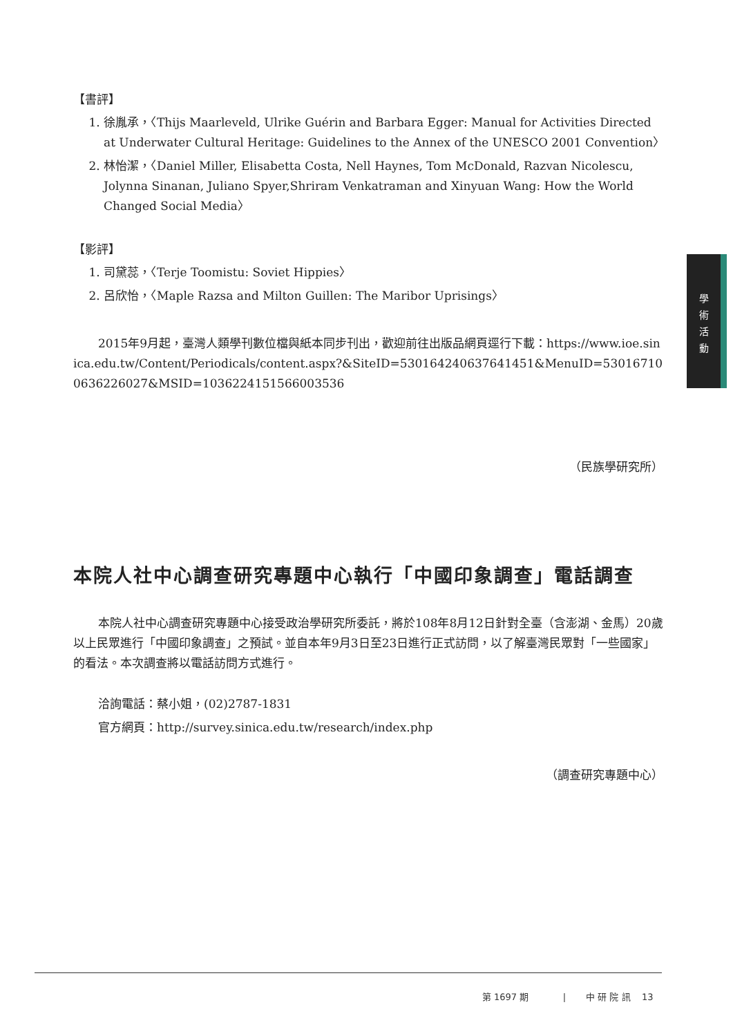學
術
活
動
【書評】
1. 徐胤承，〈Thijs Maarleveld, Ulrike Guérin and Barbara Egger: Manual for Activities Directed at Underwater Cultural Heritage: Guidelines to the Annex of the UNESCO 2001 Convention〉
2. 林怡潔，〈Daniel Miller, Elisabetta Costa, Nell Haynes, Tom McDonald, Razvan Nicolescu, Jolynna Sinanan, Juliano Spyer,Shriram Venkatraman and Xinyuan Wang: How the World Changed Social Media〉
【影評】
1. 司黛蕊，〈Terje Toomistu: Soviet Hippies〉
2. 呂欣怡，〈Maple Razsa and Milton Guillen: The Maribor Uprisings〉
2015年9月起，臺灣人類學刊數位檔與紙本同步刊出，歡迎前往出版品網頁逕行下載：https://www.ioe.sinica.edu.tw/Content/Periodicals/content.aspx?&SiteID=530164240637641451&MenuID=530167100636226027&MSID=1036224151566003536
（民族學研究所）
本院人社中心調查研究專題中心執行「中國印象調查」電話調查
本院人社中心調查研究專題中心接受政治學研究所委託，將於108年8月12日針對全臺（含澎湖、金馬）20歲以上民眾進行「中國印象調查」之預試。並自本年9月3日至23日進行正式訪問，以了解臺灣民眾對「一些國家」的看法。本次調查將以電話訪問方式進行。
洽詢電話：蔡小姐，(02)2787-1831
官方網頁：http://survey.sinica.edu.tw/research/index.php
（調查研究專題中心）
第 1697 期 | 中 研 院 訊 13